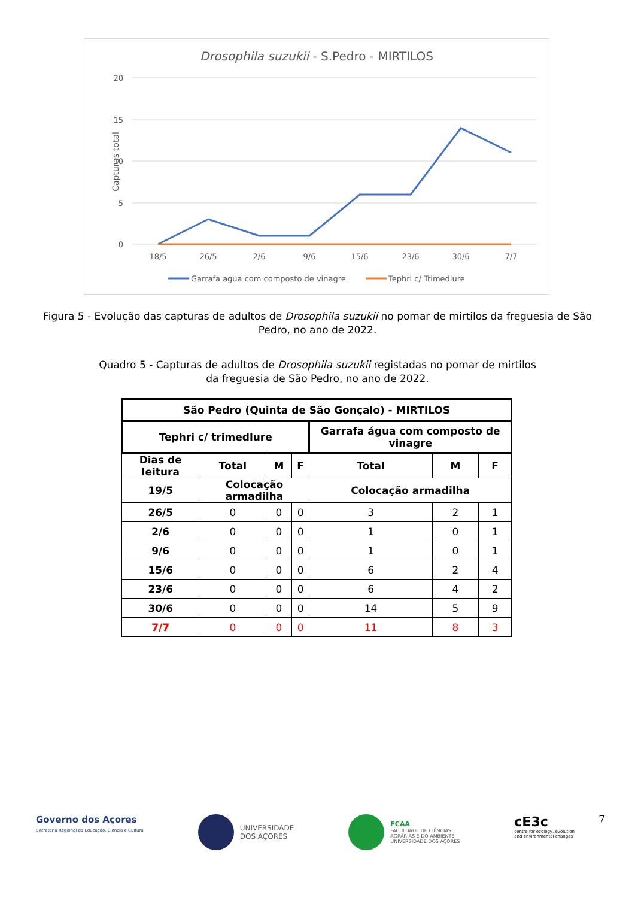Drosophila suzukii - S.Pedro - MIRTILOS
20
15
10
5
0
Capturas total
18/526/52/69/615/623/630/67/7
Garrafa agua com composto de vinagre
Tephri c/ Trimedlure
Figura 5 - Evolução das capturas de adultos de Drosophila suzukii no pomar de mirtilos da freguesia de São Pedro, no ano de 2022.
Quadro 5 - Capturas de adultos de Drosophila suzukii registadas no pomar de mirtilos
da freguesia de São Pedro, no ano de 2022.
| São Pedro (Quinta de São Gonçalo) - MIRTILOS | | | | | | |
| --- | --- | --- | --- | --- | --- | --- |
| Tephri c/ trimedlure | | | | Garrafa água com composto de vinagre | | |
| Dias de leitura | Total | M | F | Total | M | F |
| 19/5 | Colocação armadilha | | | Colocação armadilha | | |
| 26/5 | 0 | 0 | 0 | 3 | 2 | 1 |
| 2/6 | 0 | 0 | 0 | 1 | 0 | 1 |
| 9/6 | 0 | 0 | 0 | 1 | 0 | 1 |
| 15/6 | 0 | 0 | 0 | 6 | 2 | 4 |
| 23/6 | 0 | 0 | 0 | 6 | 4 | 2 |
| 30/6 | 0 | 0 | 0 | 14 | 5 | 9 |
| 7/7 | 0 | 0 | 0 | 11 | 8 | 3 |
7
Governo dos Açores
Secretaria Regional da Educação, Ciência e Cultura
UNIVERSIDADE
DOS AÇORES
FCAA
FACULDADE DE CIÊNCIAS
AGRÁRIAS E DO AMBIENTE
UNIVERSIDADE DOS AÇORES
cE3c
centre for ecology, evolution
and environmental changes